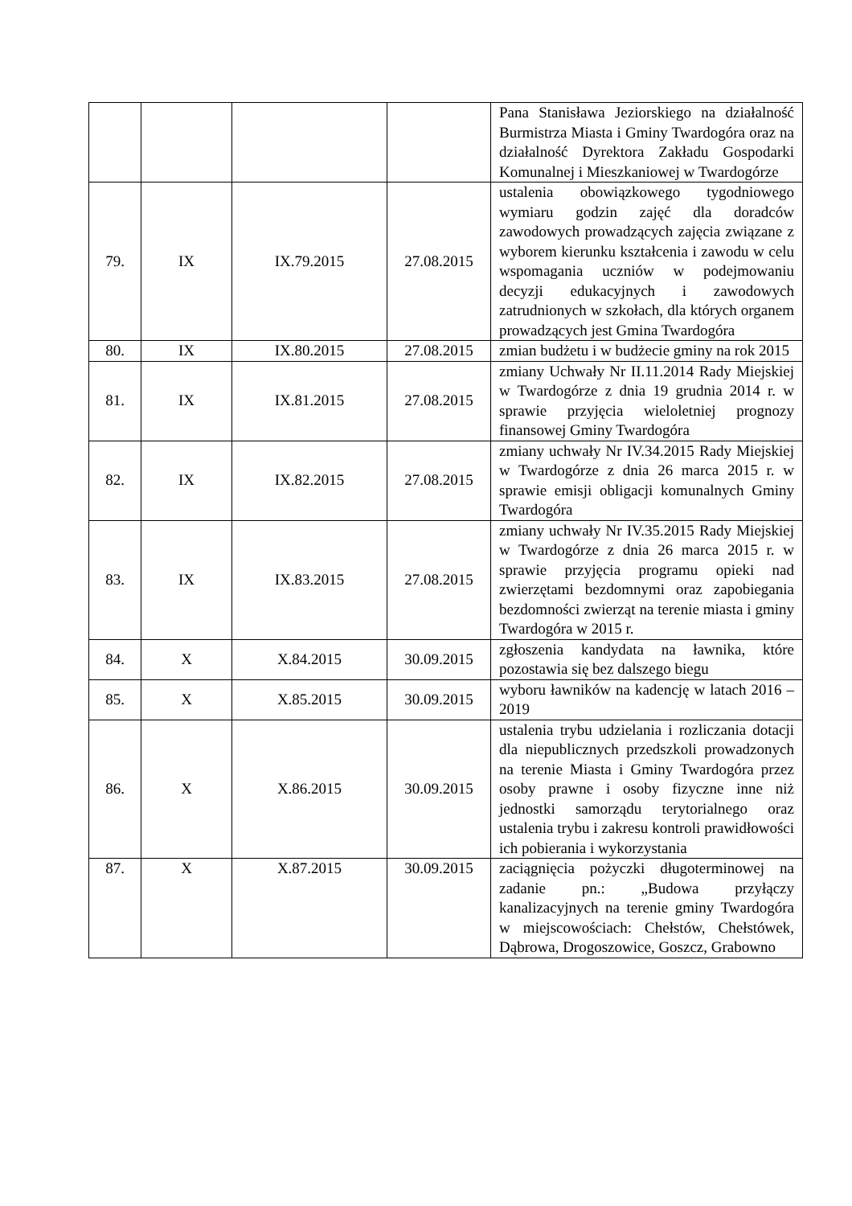| | | | | Pana Stanisława Jeziorskiego na działalność Burmistrza Miasta i Gminy Twardogóra oraz na działalność Dyrektora Zakładu Gospodarki Komunalnej i Mieszkaniowej w Twardogórze |
| 79. | IX | IX.79.2015 | 27.08.2015 | ustalenia obowiązkowego tygodniowego wymiaru godzin zajęć dla doradców zawodowych prowadzących zajęcia związane z wyborem kierunku kształcenia i zawodu w celu wspomagania uczniów w podejmowaniu decyzji edukacyjnych i zawodowych zatrudnionych w szkołach, dla których organem prowadzących jest Gmina Twardogóra |
| 80. | IX | IX.80.2015 | 27.08.2015 | zmian budżetu i w budżecie gminy na rok 2015 |
| 81. | IX | IX.81.2015 | 27.08.2015 | zmiany Uchwały Nr II.11.2014 Rady Miejskiej w Twardogórze z dnia 19 grudnia 2014 r. w sprawie przyjęcia wieloletniej prognozy finansowej Gminy Twardogóra |
| 82. | IX | IX.82.2015 | 27.08.2015 | zmiany uchwały Nr IV.34.2015 Rady Miejskiej w Twardogórze z dnia 26 marca 2015 r. w sprawie emisji obligacji komunalnych Gminy Twardogóra |
| 83. | IX | IX.83.2015 | 27.08.2015 | zmiany uchwały Nr IV.35.2015 Rady Miejskiej w Twardogórze z dnia 26 marca 2015 r. w sprawie przyjęcia programu opieki nad zwierzętami bezdomnymi oraz zapobiegania bezdomności zwierząt na terenie miasta i gminy Twardogóra w 2015 r. |
| 84. | X | X.84.2015 | 30.09.2015 | zgłoszenia kandydata na ławnika, które pozostawia się bez dalszego biegu |
| 85. | X | X.85.2015 | 30.09.2015 | wyboru ławników na kadencję w latach 2016 – 2019 |
| 86. | X | X.86.2015 | 30.09.2015 | ustalenia trybu udzielania i rozliczania dotacji dla niepublicznych przedszkoli prowadzonych na terenie Miasta i Gminy Twardogóra przez osoby prawne i osoby fizyczne inne niż jednostki samorządu terytorialnego oraz ustalenia trybu i zakresu kontroli prawidłowości ich pobierania i wykorzystania |
| 87. | X | X.87.2015 | 30.09.2015 | zaciągnięcia pożyczki długoterminowej na zadanie pn.: „Budowa przyłączy kanalizacyjnych na terenie gminy Twardogóra w miejscowościach: Chełstów, Chełstówek, Dąbrowa, Drogoszowice, Goszcz, Grabowno |